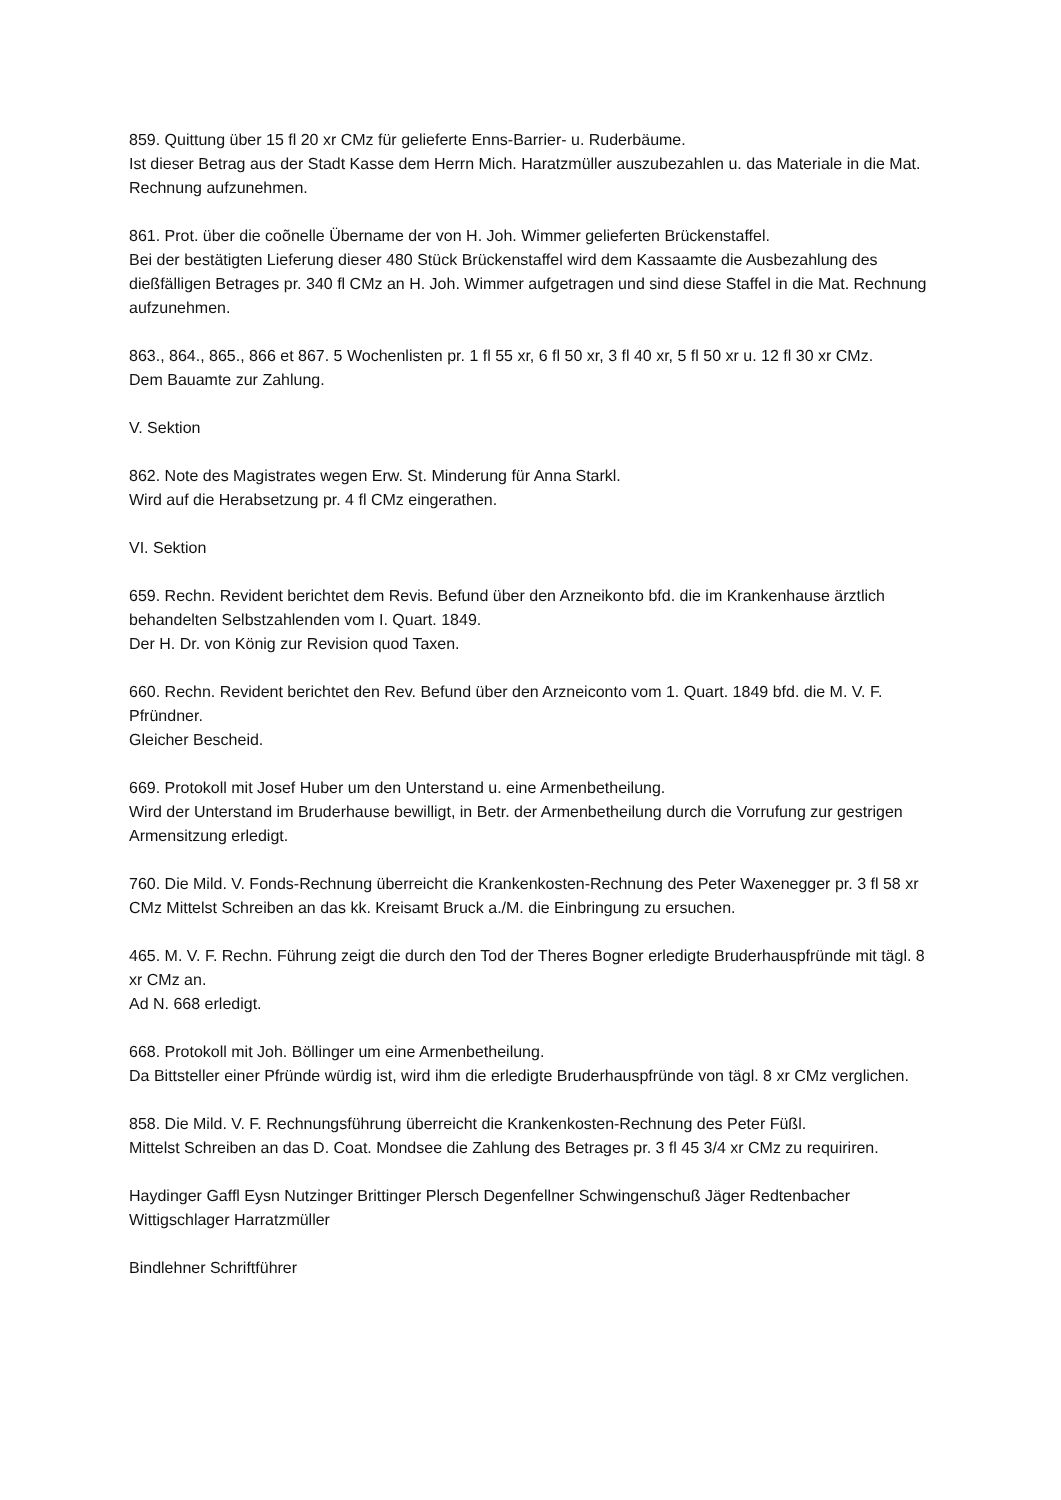859. Quittung über 15 fl 20 xr CMz für gelieferte Enns-Barrier- u. Ruderbäume.
Ist dieser Betrag aus der Stadt Kasse dem Herrn Mich. Haratzmüller auszubezahlen u. das Materiale in die Mat. Rechnung aufzunehmen.
861. Prot. über die coõnelle Übername der von H. Joh. Wimmer gelieferten Brückenstaffel.
Bei der bestätigten Lieferung dieser 480 Stück Brückenstaffel wird dem Kassaamte die Ausbezahlung des dießfälligen Betrages pr. 340 fl CMz an H. Joh. Wimmer aufgetragen und sind diese Staffel in die Mat. Rechnung aufzunehmen.
863., 864., 865., 866 et 867. 5 Wochenlisten pr. 1 fl 55 xr, 6 fl 50 xr, 3 fl 40 xr, 5 fl 50 xr u. 12 fl 30 xr CMz.
Dem Bauamte zur Zahlung.
V. Sektion
862. Note des Magistrates wegen Erw. St. Minderung für Anna Starkl.
Wird auf die Herabsetzung pr. 4 fl CMz eingerathen.
VI. Sektion
659. Rechn. Revident berichtet dem Revis. Befund über den Arzneikonto bfd. die im Krankenhause ärztlich behandelten Selbstzahlenden vom I. Quart. 1849.
Der H. Dr. von König zur Revision quod Taxen.
660. Rechn. Revident berichtet den Rev. Befund über den Arzneiconto vom 1. Quart. 1849 bfd. die M. V. F. Pfründner.
Gleicher Bescheid.
669. Protokoll mit Josef Huber um den Unterstand u. eine Armenbetheilung.
Wird der Unterstand im Bruderhause bewilligt, in Betr. der Armenbetheilung durch die Vorrufung zur gestrigen Armensitzung erledigt.
760. Die Mild. V. Fonds-Rechnung überreicht die Krankenkosten-Rechnung des Peter Waxenegger pr. 3 fl 58 xr CMz Mittelst Schreiben an das kk. Kreisamt Bruck a./M. die Einbringung zu ersuchen.
465. M. V. F. Rechn. Führung zeigt die durch den Tod der Theres Bogner erledigte Bruderhauspfründe mit tägl. 8 xr CMz an.
Ad N. 668 erledigt.
668. Protokoll mit Joh. Böllinger um eine Armenbetheilung.
Da Bittsteller einer Pfründe würdig ist, wird ihm die erledigte Bruderhauspfründe von tägl. 8 xr CMz verglichen.
858. Die Mild. V. F. Rechnungsführung überreicht die Krankenkosten-Rechnung des Peter Füßl.
Mittelst Schreiben an das D. Coat. Mondsee die Zahlung des Betrages pr. 3 fl 45 3/4 xr CMz zu requiriren.
Haydinger Gaffl Eysn Nutzinger Brittinger Plersch Degenfellner Schwingenschuß Jäger Redtenbacher Wittigschlager Harratzmüller
Bindlehner Schriftführer